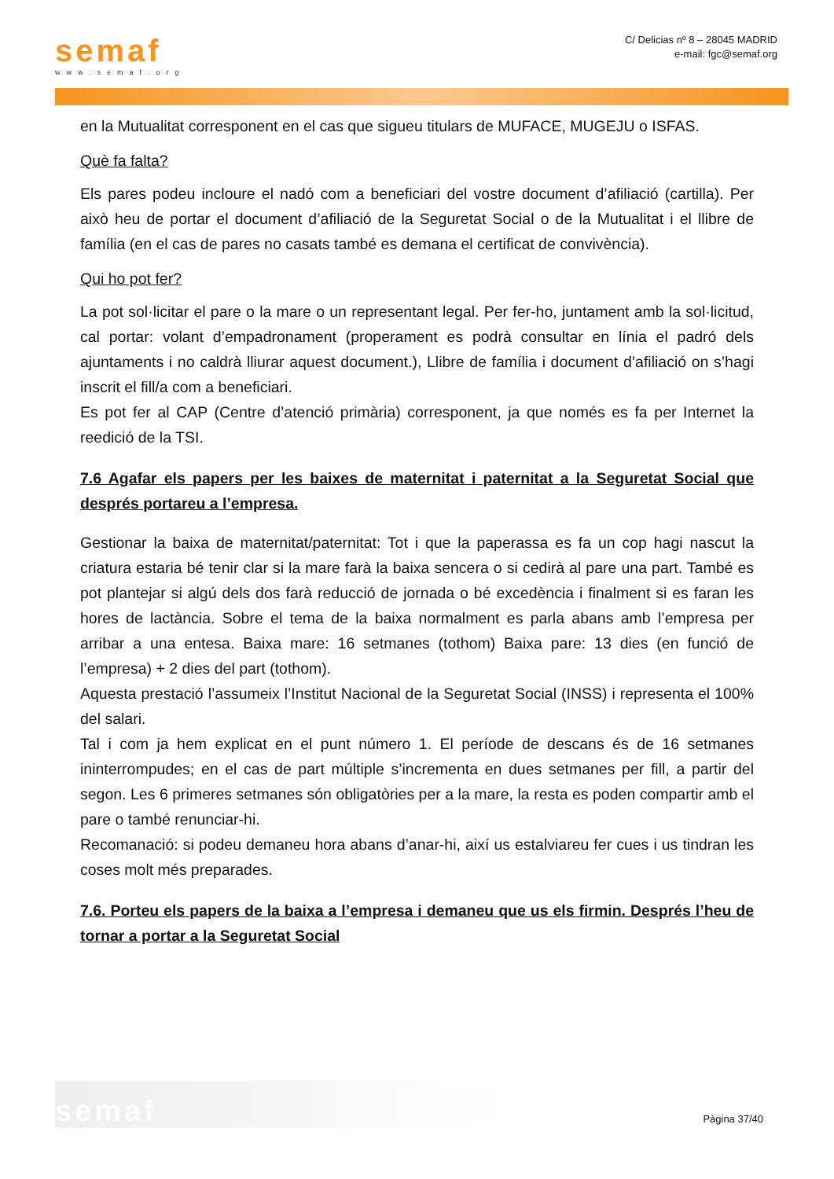semaf
www.semaf.org
C/ Delicias nº 8 – 28045 MADRID
e-mail: fgc@semaf.org
en la Mutualitat corresponent en el cas que sigueu titulars de MUFACE, MUGEJU o ISFAS.
Què fa falta?
Els pares podeu incloure el nadó com a beneficiari del vostre document d’afiliació (cartilla). Per això heu de portar el document d’afiliació de la Seguretat Social o de la Mutualitat i el llibre de família (en el cas de pares no casats també es demana el certificat de convivència).
Qui ho pot fer?
La pot sol·licitar el pare o la mare o un representant legal. Per fer-ho, juntament amb la sol·licitud, cal portar: volant d’empadronament (properament es podrà consultar en línia el padró dels ajuntaments i no caldrà lliurar aquest document.), Llibre de família i document d’afiliació on s’hagi inscrit el fill/a com a beneficiari.
Es pot fer al CAP (Centre d’atenció primària) corresponent, ja que només es fa per Internet la reedició de la TSI.
7.6 Agafar els papers per les baixes de maternitat i paternitat a la Seguretat Social que després portareu a l’empresa.
Gestionar la baixa de maternitat/paternitat: Tot i que la paperassa es fa un cop hagi nascut la criatura estaria bé tenir clar si la mare farà la baixa sencera o si cedirà al pare una part. També es pot plantejar si algú dels dos farà reducció de jornada o bé excedència i finalment si es faran les hores de lactància. Sobre el tema de la baixa normalment es parla abans amb l’empresa per arribar a una entesa. Baixa mare: 16 setmanes (tothom) Baixa pare: 13 dies (en funció de l’empresa) + 2 dies del part (tothom).
Aquesta prestació l’assumeix l’Institut Nacional de la Seguretat Social (INSS) i representa el 100% del salari.
Tal i com ja hem explicat en el punt número 1. El període de descans és de 16 setmanes ininterrompudes; en el cas de part múltiple s’incrementa en dues setmanes per fill, a partir del segon. Les 6 primeres setmanes són obligatòries per a la mare, la resta es poden compartir amb el pare o també renunciar-hi.
Recomanació: si podeu demaneu hora abans d’anar-hi, així us estalviareu fer cues i us tindran les coses molt més preparades.
7.6. Porteu els papers de la baixa a l’empresa i demaneu que us els firmin. Després l’heu de tornar a portar a la Seguretat Social
semaf
Pàgina 37/40